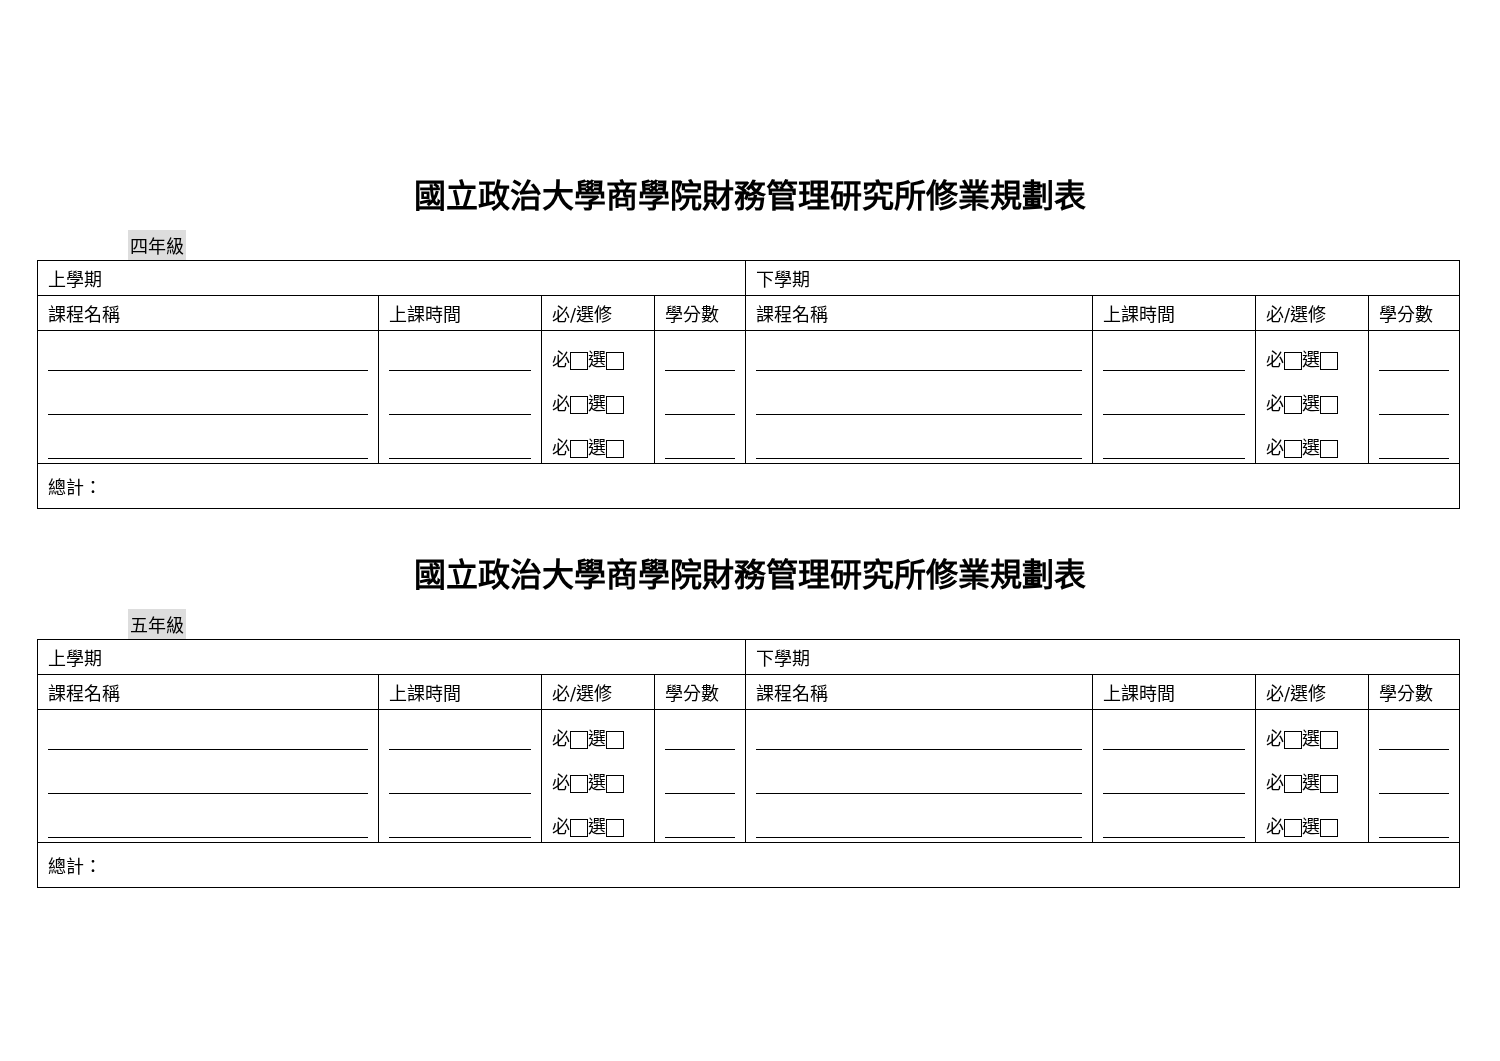國立政治大學商學院財務管理研究所修業規劃表
四年級
| 上學期 | | | | 下學期 | | | |
| 課程名稱 | 上課時間 | 必/選修 | 學分數 | 課程名稱 | 上課時間 | 必/選修 | 學分數 |
| | | 必 選 | | | | 必 選 | |
| | | 必 選 | | | | 必 選 | |
| | | 必 選 | | | | 必 選 | |
| 總計： | | | | | | | |
國立政治大學商學院財務管理研究所修業規劃表
五年級
| 上學期 | | | | 下學期 | | | |
| 課程名稱 | 上課時間 | 必/選修 | 學分數 | 課程名稱 | 上課時間 | 必/選修 | 學分數 |
| | | 必 選 | | | | 必 選 | |
| | | 必 選 | | | | 必 選 | |
| | | 必 選 | | | | 必 選 | |
| 總計： | | | | | | | |